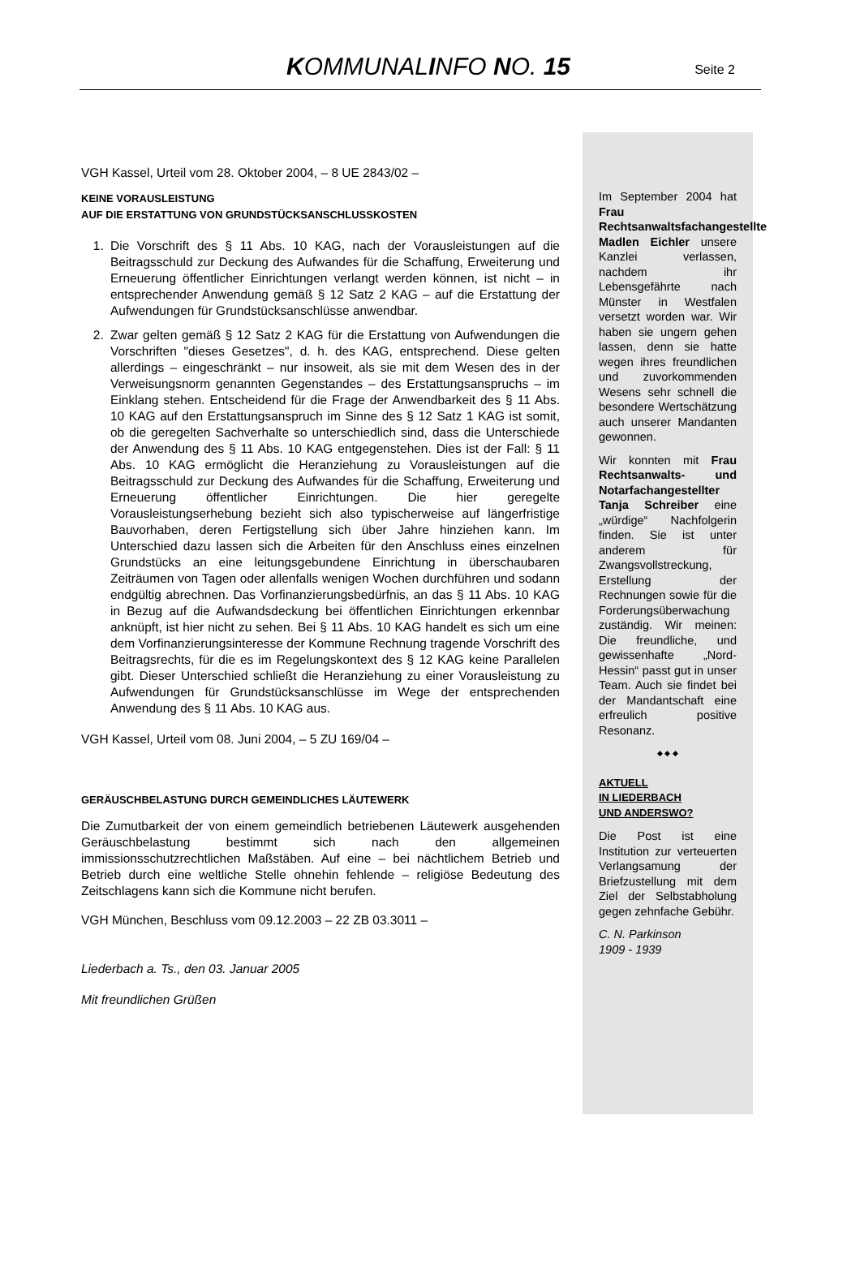KOMMUNALINFO NO. 15
Seite 2
VGH Kassel, Urteil vom 28. Oktober 2004, – 8 UE 2843/02 –
KEINE VORAUSLEISTUNG
AUF DIE ERSTATTUNG VON GRUNDSTÜCKSANSCHLUSSKOSTEN
1. Die Vorschrift des § 11 Abs. 10 KAG, nach der Vorausleistungen auf die Beitragsschuld zur Deckung des Aufwandes für die Schaffung, Erweiterung und Erneuerung öffentlicher Einrichtungen verlangt werden können, ist nicht – in entsprechender Anwendung gemäß § 12 Satz 2 KAG – auf die Erstattung der Aufwendungen für Grundstücksanschlüsse anwendbar.
2. Zwar gelten gemäß § 12 Satz 2 KAG für die Erstattung von Aufwendungen die Vorschriften "dieses Gesetzes", d. h. des KAG, entsprechend. Diese gelten allerdings – eingeschränkt – nur insoweit, als sie mit dem Wesen des in der Verweisungsnorm genannten Gegenstandes – des Erstattungsanspruchs – im Einklang stehen. Entscheidend für die Frage der Anwendbarkeit des § 11 Abs. 10 KAG auf den Erstattungsanspruch im Sinne des § 12 Satz 1 KAG ist somit, ob die geregelten Sachverhalte so unterschiedlich sind, dass die Unterschiede der Anwendung des § 11 Abs. 10 KAG entgegenstehen. Dies ist der Fall: § 11 Abs. 10 KAG ermöglicht die Heranziehung zu Vorausleistungen auf die Beitragsschuld zur Deckung des Aufwandes für die Schaffung, Erweiterung und Erneuerung öffentlicher Einrichtungen. Die hier geregelte Vorausleistungserhebung bezieht sich also typischerweise auf längerfristige Bauvorhaben, deren Fertigstellung sich über Jahre hinziehen kann. Im Unterschied dazu lassen sich die Arbeiten für den Anschluss eines einzelnen Grundstücks an eine leitungsgebundene Einrichtung in überschaubaren Zeiträumen von Tagen oder allenfalls wenigen Wochen durchführen und sodann endgültig abrechnen. Das Vorfinanzierungsbedürfnis, an das § 11 Abs. 10 KAG in Bezug auf die Aufwandsdeckung bei öffentlichen Einrichtungen erkennbar anknüpft, ist hier nicht zu sehen. Bei § 11 Abs. 10 KAG handelt es sich um eine dem Vorfinanzierungsinteresse der Kommune Rechnung tragende Vorschrift des Beitragsrechts, für die es im Regelungskontext des § 12 KAG keine Parallelen gibt. Dieser Unterschied schließt die Heranziehung zu einer Vorausleistung zu Aufwendungen für Grundstücksanschlüsse im Wege der entsprechenden Anwendung des § 11 Abs. 10 KAG aus.
VGH Kassel, Urteil vom 08. Juni 2004, – 5 ZU 169/04 –
GERÄUSCHBELASTUNG DURCH GEMEINDLICHES LÄUTEWERK
Die Zumutbarkeit der von einem gemeindlich betriebenen Läutewerk ausgehenden Geräuschbelastung bestimmt sich nach den allgemeinen immissionsschutzrechtlichen Maßstäben. Auf eine – bei nächtlichem Betrieb und Betrieb durch eine weltliche Stelle ohnehin fehlende – religiöse Bedeutung des Zeitschlagens kann sich die Kommune nicht berufen.
VGH München, Beschluss vom 09.12.2003 – 22 ZB 03.3011 –
Liederbach a. Ts., den 03. Januar 2005
Mit freundlichen Grüßen
Im September 2004 hat Frau Rechtsanwaltsfachangestellte Madlen Eichler unsere Kanzlei verlassen, nachdem ihr Lebensgefährte nach Münster in Westfalen versetzt worden war. Wir haben sie ungern gehen lassen, denn sie hatte wegen ihres freundlichen und zuvorkommenden Wesens sehr schnell die besondere Wertschätzung auch unserer Mandanten gewonnen.
Wir konnten mit Frau Rechtsanwalts- und Notarfachangestellter Tanja Schreiber eine „würdige“ Nachfolgerin finden. Sie ist unter anderem für Zwangsvollstreckung, Erstellung der Rechnungen sowie für die Forderungsüberwachung zuständig. Wir meinen: Die freundliche, und gewissenhafte „Nord-Hessin“ passt gut in unser Team. Auch sie findet bei der Mandantschaft eine erfreulich positive Resonanz.
◆ ◆ ◆
AKTUELL
IN LIEDERBACH
UND ANDERSWO?
Die Post ist eine Institution zur verteuerten Verlangsamung der Briefzustellung mit dem Ziel der Selbstabholung gegen zehnfache Gebühr.
C. N. Parkinson
1909 - 1939